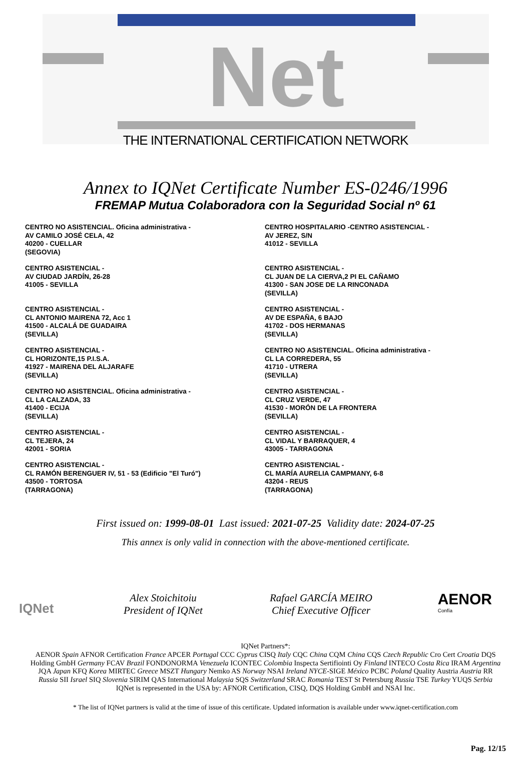Net
THE INTERNATIONAL CERTIFICATION NETWORK
Annex to IQNet Certificate Number ES-0246/1996
FREMAP Mutua Colaboradora con la Seguridad Social nº 61
CENTRO NO ASISTENCIAL. Oficina administrativa -
AV CAMILO JOSÉ CELA, 42
40200 - CUELLAR
(SEGOVIA)
CENTRO HOSPITALARIO -CENTRO ASISTENCIAL -
AV JEREZ, S/N
41012 - SEVILLA
CENTRO ASISTENCIAL -
AV CIUDAD JARDÍN, 26-28
41005 - SEVILLA
CENTRO ASISTENCIAL -
CL JUAN DE LA CIERVA,2 PI EL CAÑAMO
41300 - SAN JOSE DE LA RINCONADA
(SEVILLA)
CENTRO ASISTENCIAL -
CL ANTONIO MAIRENA 72, Acc 1
41500 - ALCALÁ DE GUADAIRA
(SEVILLA)
CENTRO ASISTENCIAL -
AV DE ESPAÑA, 6 BAJO
41702 - DOS HERMANAS
(SEVILLA)
CENTRO ASISTENCIAL -
CL HORIZONTE,15 P.I.S.A.
41927 - MAIRENA DEL ALJARAFE
(SEVILLA)
CENTRO NO ASISTENCIAL. Oficina administrativa -
CL LA CORREDERA, 55
41710 - UTRERA
(SEVILLA)
CENTRO NO ASISTENCIAL. Oficina administrativa -
CL LA CALZADA, 33
41400 - ECIJA
(SEVILLA)
CENTRO ASISTENCIAL -
CL CRUZ VERDE, 47
41530 - MORÓN DE LA FRONTERA
(SEVILLA)
CENTRO ASISTENCIAL -
CL TEJERA, 24
42001 - SORIA
CENTRO ASISTENCIAL -
CL VIDAL Y BARRAQUER, 4
43005 - TARRAGONA
CENTRO ASISTENCIAL -
CL RAMÓN BERENGUER IV, 51 - 53 (Edificio "El Turó")
43500 - TORTOSA
(TARRAGONA)
CENTRO ASISTENCIAL -
CL MARÍA AURELIA CAMPMANY, 6-8
43204 - REUS
(TARRAGONA)
First issued on: 1999-08-01 Last issued: 2021-07-25 Validity date: 2024-07-25
This annex is only valid in connection with the above-mentioned certificate.
IQNet
AENOR
Confía
Alex Stoichitoiu
President of IQNet
Rafael GARCÍA MEIRO
Chief Executive Officer
IQNet Partners*:
AENOR Spain AFNOR Certification France APCER Portugal CCC Cyprus CISQ Italy CQC China CQM China CQS Czech Republic Cro Cert Croatia DQS Holding GmbH Germany FCAV Brazil FONDONORMA Venezuela ICONTEC Colombia Inspecta Sertifiointi Oy Finland INTECO Costa Rica IRAM Argentina JQA Japan KFQ Korea MIRTEC Greece MSZT Hungary Nemko AS Norway NSAI Ireland NYCE-SIGE México PCBC Poland Quality Austria Austria RR Russia SII Israel SIQ Slovenia SIRIM QAS International Malaysia SQS Switzerland SRAC Romania TEST St Petersburg Russia TSE Turkey YUQS Serbia
IQNet is represented in the USA by: AFNOR Certification, CISQ, DQS Holding GmbH and NSAI Inc.
* The list of IQNet partners is valid at the time of issue of this certificate. Updated information is available under www.iqnet-certification.com
Pag. 12/15